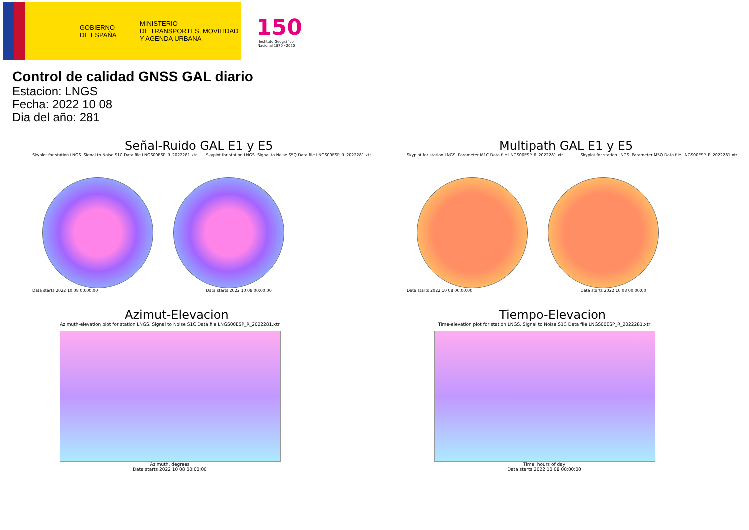GOBIERNO
DE ESPAÑA
MINISTERIO
DE TRANSPORTES, MOVILIDAD
Y AGENDA URBANA
150
Instituto Geográfico Nacional 1870 · 2020
Control de calidad GNSS GAL diario
Estacion: LNGS
Fecha: 2022 10 08
Dia del año: 281
Señal-Ruido GAL E1 y E5
Skyplot for station LNGS. Signal to Noise S1C Data file LNGS00ESP_R_2022281.xtr Skyplot for station LNGS. Signal to Noise S5Q Data file LNGS00ESP_R_2022281.xtr
Data starts 2022 10 08 00:00:00 Data starts 2022 10 08 00:00:00
Multipath GAL E1 y E5
Skyplot for station LNGS. Parameter M1C Data file LNGS00ESP_R_2022281.xtr Skyplot for station LNGS. Parameter M5Q Data file LNGS00ESP_R_2022281.xtr
Data starts 2022 10 08 00:00:00 Data starts 2022 10 08 00:00:00
Azimut-Elevacion
Azimuth-elevation plot for station LNGS. Signal to Noise S1C Data file LNGS00ESP_R_2022281.xtr
Azimuth, degrees
Data starts 2022 10 08 00:00:00
Tiempo-Elevacion
Time-elevation plot for station LNGS. Signal to Noise S1C Data file LNGS00ESP_R_2022281.xtr
Time, hours of day
Data starts 2022 10 08 00:00:00